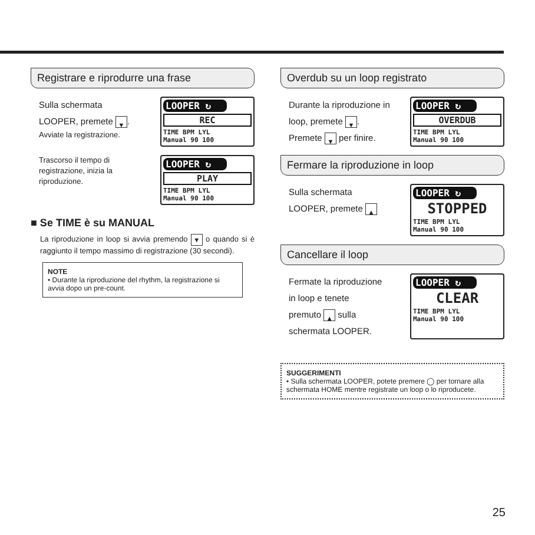Registrare e riprodurre una frase
Sulla schermata
LOOPER, premete ▼.
Avviate la registrazione.
LOOPER ↻
REC
TIME BPM LYL
Manual 90 100
Trascorso il tempo di registrazione, inizia la riproduzione.
LOOPER ↻
PLAY
TIME BPM LYL
Manual 90 100
■ Se TIME è su MANUAL
La riproduzione in loop si avvia premendo ▼ o quando si è raggiunto il tempo massimo di registrazione (30 secondi).
NOTE
• Durante la riproduzione del rhythm, la registrazione si avvia dopo un pre-count.
Overdub su un loop registrato
Durante la riproduzione in
loop, premete ▼.
Premete ▼ per finire.
LOOPER ↻
OVERDUB
TIME BPM LYL
Manual 90 100
Fermare la riproduzione in loop
Sulla schermata
LOOPER, premete ▲
LOOPER ↻
STOPPED
TIME BPM LYL
Manual 90 100
Cancellare il loop
Fermate la riproduzione
in loop e tenete
premuto ▲ sulla
schermata LOOPER.
LOOPER ↻
CLEAR
TIME BPM LYL
Manual 90 100
SUGGERIMENTI
• Sulla schermata LOOPER, potete premere ◯ per tornare alla schermata HOME mentre registrate un loop o lo riproducete.
25